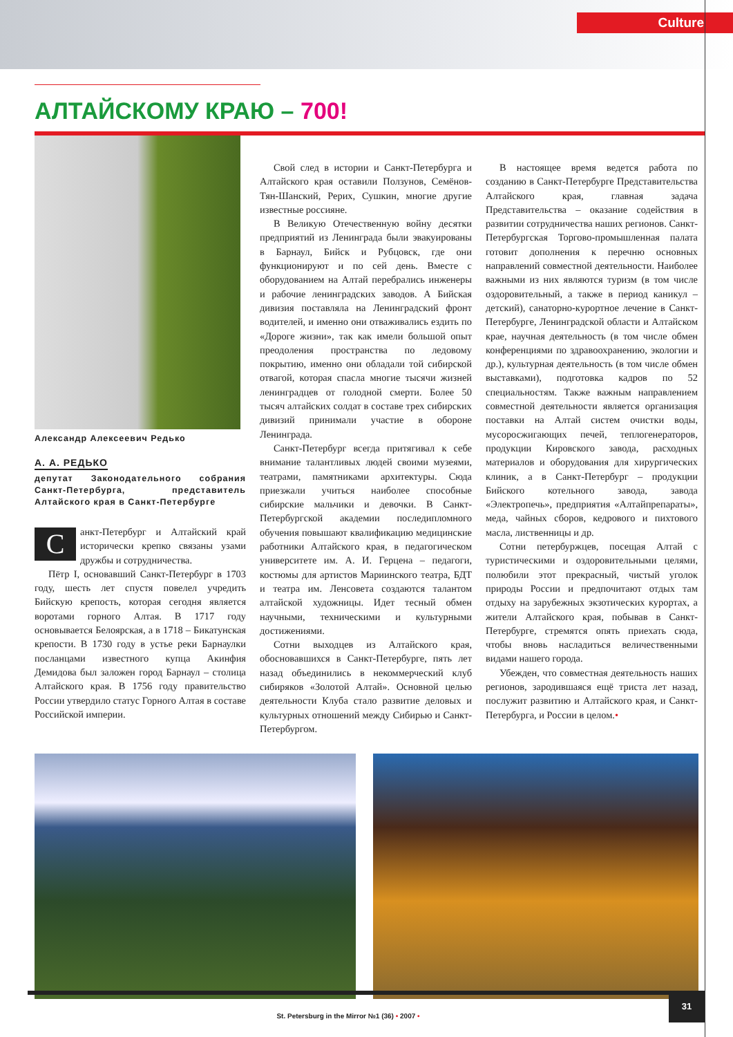Culture
АЛТАЙСКОМУ КРАЮ – 700!
Александр Алексеевич Редько
А. А. РЕДЬКО
депутат Законодательного собрания Санкт-Петербурга, представитель Алтайского края в Санкт-Петербурге
Санкт-Петербург и Алтайский край исторически крепко связаны узами дружбы и сотрудничества.
Пётр I, основавший Санкт-Петербург в 1703 году, шесть лет спустя повелел учредить Бийскую крепость, которая сегодня является воротами горного Алтая. В 1717 году основывается Белоярская, а в 1718 – Бикатунская крепости. В 1730 году в устье реки Барнаулки посланцами известного купца Акинфия Демидова был заложен город Барнаул – столица Алтайского края. В 1756 году правительство России утвердило статус Горного Алтая в составе Российской империи.
Свой след в истории и Санкт-Петербурга и Алтайского края оставили Ползунов, Семёнов-Тян-Шанский, Рерих, Сушкин, многие другие известные россияне.
В Великую Отечественную войну десятки предприятий из Ленинграда были эвакуированы в Барнаул, Бийск и Рубцовск, где они функционируют и по сей день. Вместе с оборудованием на Алтай перебрались инженеры и рабочие ленинградских заводов. А Бийская дивизия поставляла на Ленинградский фронт водителей, и именно они отваживались ездить по «Дороге жизни», так как имели большой опыт преодоления пространства по ледовому покрытию, именно они обладали той сибирской отвагой, которая спасла многие тысячи жизней ленинградцев от голодной смерти. Более 50 тысяч алтайских солдат в составе трех сибирских дивизий принимали участие в обороне Ленинграда.
Санкт-Петербург всегда притягивал к себе внимание талантливых людей своими музеями, театрами, памятниками архитектуры. Сюда приезжали учиться наиболее способные сибирские мальчики и девочки. В Санкт-Петербургской академии последипломного обучения повышают квалификацию медицинские работники Алтайского края, в педагогическом университете им. А. И. Герцена – педагоги, костюмы для артистов Мариинского театра, БДТ и театра им. Ленсовета создаются талантом алтайской художницы. Идет тесный обмен научными, техническими и культурными достижениями.
Сотни выходцев из Алтайского края, обосновавшихся в Санкт-Петербурге, пять лет назад объединились в некоммерческий клуб сибиряков «Золотой Алтай». Основной целью деятельности Клуба стало развитие деловых и культурных отношений между Сибирью и Санкт-Петербургом.
В настоящее время ведется работа по созданию в Санкт-Петербурге Представительства Алтайского края, главная задача Представительства – оказание содействия в развитии сотрудничества наших регионов. Санкт-Петербургская Торгово-промышленная палата готовит дополнения к перечню основных направлений совместной деятельности. Наиболее важными из них являются туризм (в том числе оздоровительный, а также в период каникул – детский), санаторно-курортное лечение в Санкт-Петербурге, Ленинградской области и Алтайском крае, научная деятельность (в том числе обмен конференциями по здравоохранению, экологии и др.), культурная деятельность (в том числе обмен выставками), подготовка кадров по 52 специальностям. Также важным направлением совместной деятельности является организация поставки на Алтай систем очистки воды, мусоросжигающих печей, теплогенераторов, продукции Кировского завода, расходных материалов и оборудования для хирургических клиник, а в Санкт-Петербург – продукции Бийского котельного завода, завода «Электропечь», предприятия «Алтайпрепараты», меда, чайных сборов, кедрового и пихтового масла, лиственницы и др.
Сотни петербуржцев, посещая Алтай с туристическими и оздоровительными целями, полюбили этот прекрасный, чистый уголок природы России и предпочитают отдых там отдыху на зарубежных экзотических курортах, а жители Алтайского края, побывав в Санкт-Петербурге, стремятся опять приехать сюда, чтобы вновь насладиться величественными видами нашего города.
Убежден, что совместная деятельность наших регионов, зародившаяся ещё триста лет назад, послужит развитию и Алтайского края, и Санкт-Петербурга, и России в целом.•
St. Petersburg in the Mirror №1 (36) • 2007 •
31